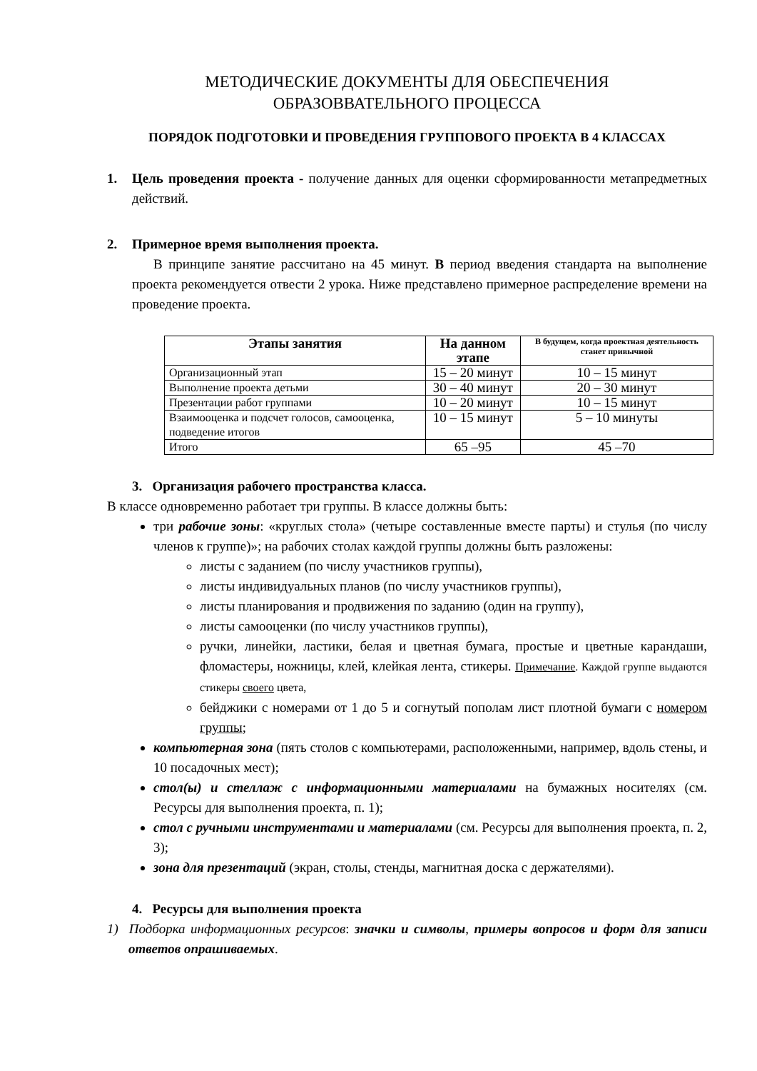МЕТОДИЧЕСКИЕ ДОКУМЕНТЫ ДЛЯ ОБЕСПЕЧЕНИЯ
ОБРАЗОВВАТЕЛЬНОГО ПРОЦЕССА
ПОРЯДОК ПОДГОТОВКИ И ПРОВЕДЕНИЯ ГРУППОВОГО ПРОЕКТА В 4 КЛАССАХ
1. Цель проведения проекта - получение данных для оценки сформированности метапредметных действий.
2. Примерное время выполнения проекта.
В принципе занятие рассчитано на 45 минут. В период введения стандарта на выполнение проекта рекомендуется отвести 2 урока. Ниже представлено примерное распределение времени на проведение проекта.
| Этапы занятия | На данном этапе | В будущем, когда проектная деятельность станет привычной |
| --- | --- | --- |
| Организационный этап | 15 – 20 минут | 10 – 15 минут |
| Выполнение проекта детьми | 30 – 40 минут | 20 – 30 минут |
| Презентации работ группами | 10 – 20 минут | 10 – 15 минут |
| Взаимооценка и подсчет голосов, самооценка, подведение итогов | 10 – 15 минут | 5 – 10 минуты |
| Итого | 65 –95 | 45 –70 |
3. Организация рабочего пространства класса.
В классе одновременно работает три группы. В классе должны быть:
три рабочие зоны: «круглых стола» (четыре составленные вместе парты) и стулья (по числу членов к группе)»; на рабочих столах каждой группы должны быть разложены:
листы с заданием (по числу участников группы),
листы индивидуальных планов (по числу участников группы),
листы планирования и продвижения по заданию (один на группу),
листы самооценки (по числу участников группы),
ручки, линейки, ластики, белая и цветная бумага, простые и цветные карандаши, фломастеры, ножницы, клей, клейкая лента, стикеры. Примечание. Каждой группе выдаются стикеры своего цвета,
бейджики с номерами от 1 до 5 и согнутый пополам лист плотной бумаги с номером группы;
компьютерная зона (пять столов с компьютерами, расположенными, например, вдоль стены, и 10 посадочных мест);
стол(ы) и стеллаж с информационными материалами на бумажных носителях (см. Ресурсы для выполнения проекта, п. 1);
стол с ручными инструментами и материалами (см. Ресурсы для выполнения проекта, п. 2, 3);
зона для презентаций (экран, столы, стенды, магнитная доска с держателями).
4. Ресурсы для выполнения проекта
1) Подборка информационных ресурсов: значки и символы, примеры вопросов и форм для записи ответов опрашиваемых.